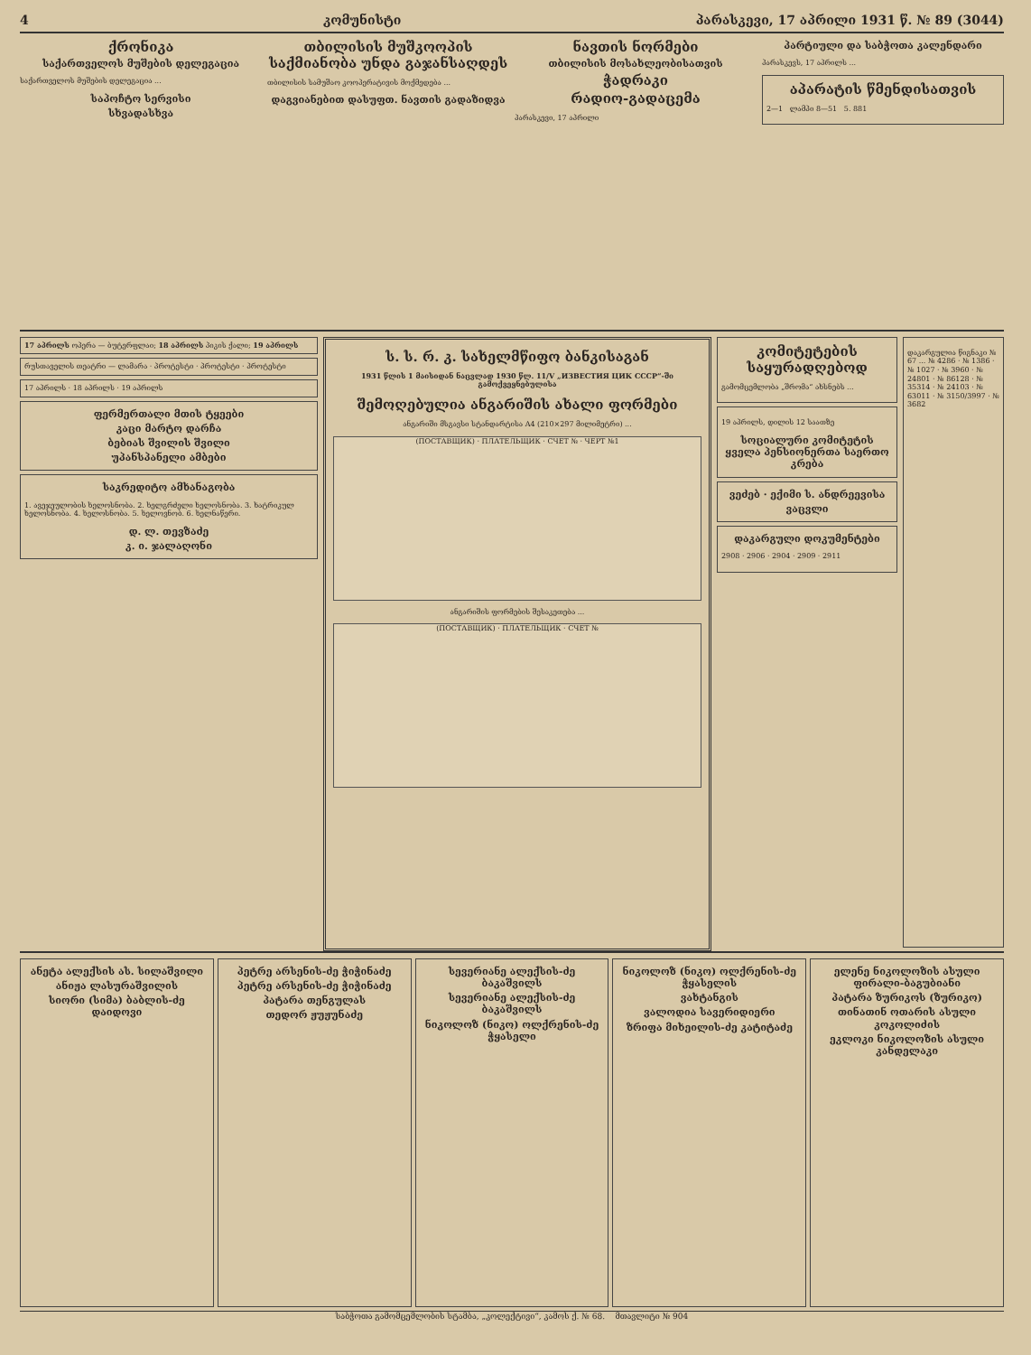4 კომუნისტი პარასკევი, 17 აპრილი 1931 წ. № 89 (3044)
ქრონიკა
საქართველოს მუშების დელეგაცია
საქართველოს მუშების დელეგაცია ...
საპოჩტო სერვისი
სხვადასხვა
თბილისის მუშკოოპის საქმიანობა უნდა გაჯანსაღდეს
თბილისის სამუშაო კოოპერატივის მოქმედება ...
დაგვიანებით დასუფთ. ნავთის გადაზიდვა
ნავთის ნორმები
თბილისის მოსახლეობისათვის
ჭადრაკი
რადიო-გადაცემა
პარასკევი, 17 აპრილი
პარტიული და საბჭოთა კალენდარი
პარასკევს, 17 აპრილს ...
აპარატის წმენდისათვის
2—1 ლამპი 8—51 5. 881
17 აპრილს ოპერა — ბუტერფლაი; 18 აპრილს პიკის ქალი; 19 აპრილს
რუსთაველის თეატრი — ლამარა · პროტესტი · პროტესტი · პროტესტი
17 აპრილს · 18 აპრილს · 19 აპრილს
ფერმერთალი მთის ტყეები
კაცი მარტო დარჩა
ბებიას შვილის შვილი
უპანსპანელი ამბები
საკრედიტო ამხანაგობა
1. ავეჯეულობის ხელოსნობა. 2. ხელგრძელი ხელოსნობა. 3. ხატრიკულ ხელოსნობა. 4. ხელოსნობა. 5. ხელოვნობ. 6. ხელნაწერი.
დ. ლ. თევზაძე
კ. ი. ჯალაღონი
ს. ს. რ. კ. სახელმწიფო ბანკისაგან
1931 წლის 1 მაისიდან ნაცვლად 1930 წლ. 11/V „ИЗВЕСТИЯ ЦИК СССР“-ში გამოქვეყნებულისა
შემოღებულია ანგარიშის ახალი ფორმები
ანგარიში მსგავსი სტანდარტისა A4 (210×297 მილიმეტრი) ...
(ПОСТАВЩИК) · ПЛАТЕЛЬЩИК · СЧЕТ № · ЧЕРТ №1
ანგარიშის ფორმების შესაკეთება ...
(ПОСТАВЩИК) · ПЛАТЕЛЬЩИК · СЧЕТ №
კომიტეტების საყურადღებოდ
გამომცემლობა „შრომა“ ახსნებს ...
19 აპრილს, დილის 12 საათზე
სოციალური კომიტეტის ყველა პენსიონერთა საერთო კრება
ვეძებ · ექიმი ს. ანდრეევისა
ვაცვლი
დაკარგული დოკუმენტები
2908 · 2906 · 2904 · 2909 · 2911
დაკარგულია წიგნაკი № 67 ... № 4286 · № 1386 · № 1027 · № 3960 · № 24801 · № 86128 · № 35314 · № 24103 · № 63011 · № 3150/3997 · № 3682
ანეტა ალექსის ას. სილაშვილი
ანიჟა ლასურაშვილის
სიორი (სიმა) ბაბლის-ძე დაიდოვი
პეტრე არსენის-ძე ჭიჭინაძე
პეტრე არსენის-ძე ჭიჭინაძე
პატარა თენგულას
თედორ ჟუჟუნაძე
სევერიანე ალექსის-ძე ბაკაშვილს
სევერიანე ალექსის-ძე ბაკაშვილს
ნიკოლოზ (ნიკო) ოლქრენის-ძე ჭყასელი
ნიკოლოზ (ნიკო) ოლქრენის-ძე ჭყასელის
ვახტანგის
ვალოდია სავერიდიერი
ზრიფა მიხეილის-ძე კატიტაძე
ელენე ნიკოლოზის ასული ფირალი-ბაგუბიანი
პატარა ზურიკოს (ზურიკო)
თინათინ ოთარის ასული კოკოლიძის
ეკლოკი ნიკოლოზის ასული კანდელაკი
საბჭოთა გამომცემლობის სტამბა, „კოლექტივი“, კამოს ქ. № 68. მთავლიტი № 904